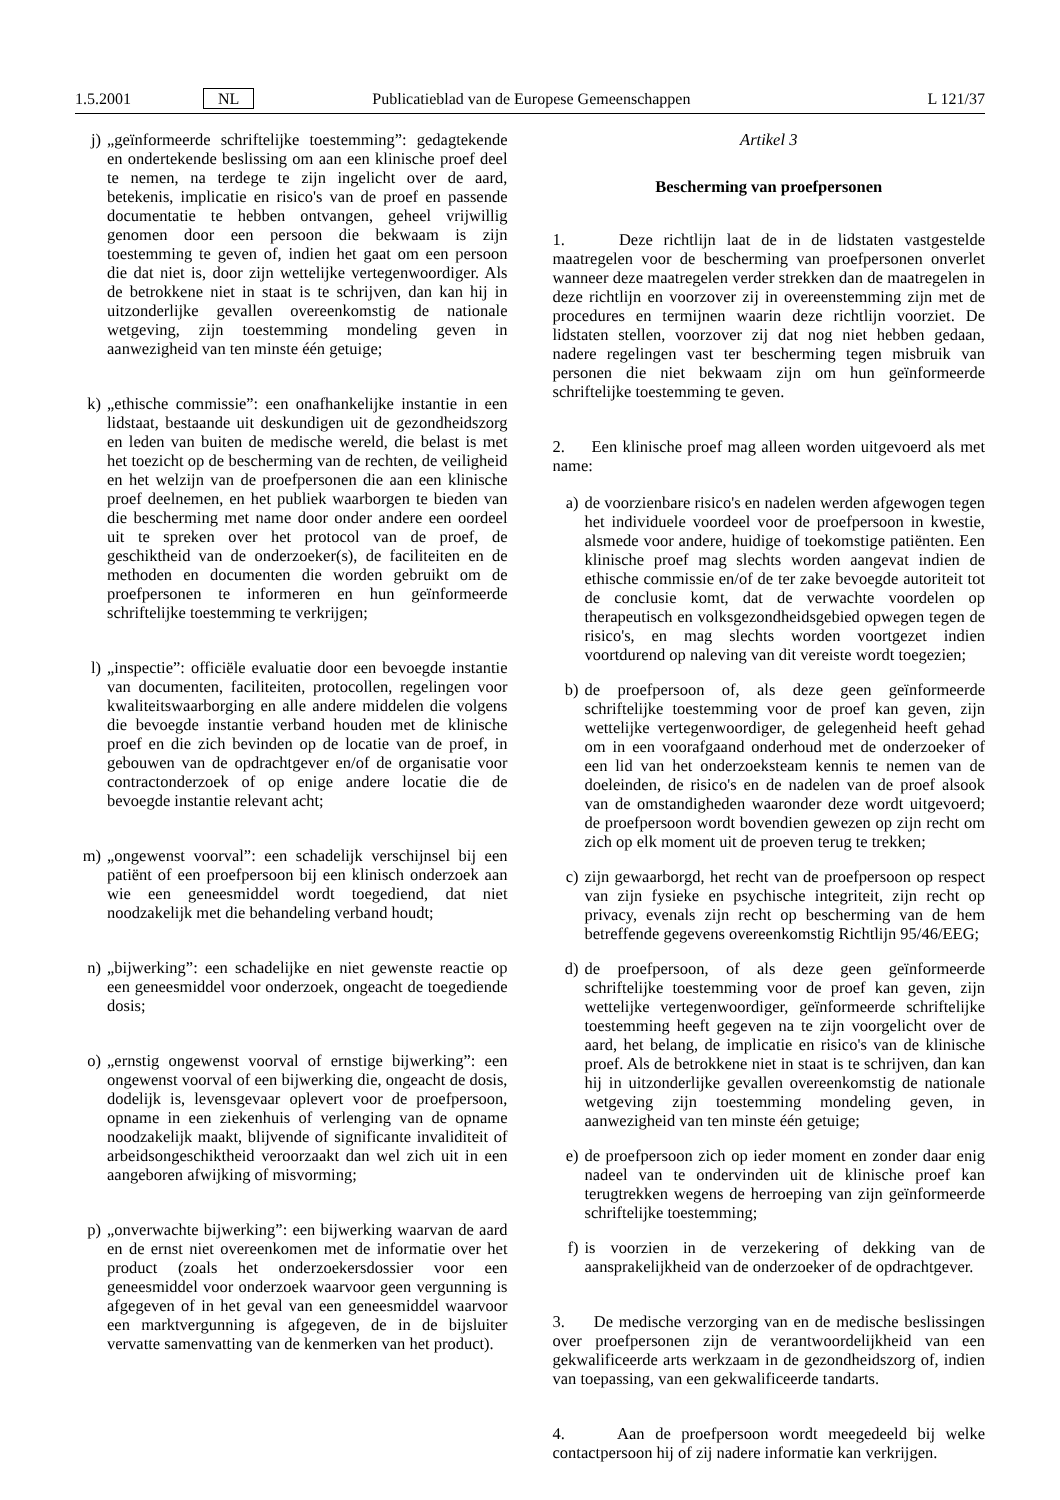1.5.2001 NL Publicatieblad van de Europese Gemeenschappen L 121/37
j) „geïnformeerde schriftelijke toestemming”: gedagtekende en ondertekende beslissing om aan een klinische proef deel te nemen, na terdege te zijn ingelicht over de aard, betekenis, implicatie en risico's van de proef en passende documentatie te hebben ontvangen, geheel vrijwillig genomen door een persoon die bekwaam is zijn toestemming te geven of, indien het gaat om een persoon die dat niet is, door zijn wettelijke vertegenwoordiger. Als de betrokkene niet in staat is te schrijven, dan kan hij in uitzonderlijke gevallen overeenkomstig de nationale wetgeving, zijn toestemming mondeling geven in aanwezigheid van ten minste één getuige;
k) „ethische commissie”: een onafhankelijke instantie in een lidstaat, bestaande uit deskundigen uit de gezondheidszorg en leden van buiten de medische wereld, die belast is met het toezicht op de bescherming van de rechten, de veiligheid en het welzijn van de proefpersonen die aan een klinische proef deelnemen, en het publiek waarborgen te bieden van die bescherming met name door onder andere een oordeel uit te spreken over het protocol van de proef, de geschiktheid van de onderzoeker(s), de faciliteiten en de methoden en documenten die worden gebruikt om de proefpersonen te informeren en hun geïnformeerde schriftelijke toestemming te verkrijgen;
l) „inspectie”: officiële evaluatie door een bevoegde instantie van documenten, faciliteiten, protocollen, regelingen voor kwaliteitswaarborging en alle andere middelen die volgens die bevoegde instantie verband houden met de klinische proef en die zich bevinden op de locatie van de proef, in gebouwen van de opdrachtgever en/of de organisatie voor contractonderzoek of op enige andere locatie die de bevoegde instantie relevant acht;
m) „ongewenst voorval”: een schadelijk verschijnsel bij een patiënt of een proefpersoon bij een klinisch onderzoek aan wie een geneesmiddel wordt toegediend, dat niet noodzakelijk met die behandeling verband houdt;
n) „bijwerking”: een schadelijke en niet gewenste reactie op een geneesmiddel voor onderzoek, ongeacht de toegediende dosis;
o) „ernstig ongewenst voorval of ernstige bijwerking”: een ongewenst voorval of een bijwerking die, ongeacht de dosis, dodelijk is, levensgevaar oplevert voor de proefpersoon, opname in een ziekenhuis of verlenging van de opname noodzakelijk maakt, blijvende of significante invaliditeit of arbeidsongeschiktheid veroorzaakt dan wel zich uit in een aangeboren afwijking of misvorming;
p) „onverwachte bijwerking”: een bijwerking waarvan de aard en de ernst niet overeenkomen met de informatie over het product (zoals het onderzoekersdossier voor een geneesmiddel voor onderzoek waarvoor geen vergunning is afgegeven of in het geval van een geneesmiddel waarvoor een marktvergunning is afgegeven, de in de bijsluiter vervatte samenvatting van de kenmerken van het product).
Artikel 3
Bescherming van proefpersonen
1. Deze richtlijn laat de in de lidstaten vastgestelde maatregelen voor de bescherming van proefpersonen onverlet wanneer deze maatregelen verder strekken dan de maatregelen in deze richtlijn en voorzover zij in overeenstemming zijn met de procedures en termijnen waarin deze richtlijn voorziet. De lidstaten stellen, voorzover zij dat nog niet hebben gedaan, nadere regelingen vast ter bescherming tegen misbruik van personen die niet bekwaam zijn om hun geïnformeerde schriftelijke toestemming te geven.
2. Een klinische proef mag alleen worden uitgevoerd als met name:
a) de voorzienbare risico's en nadelen werden afgewogen tegen het individuele voordeel voor de proefpersoon in kwestie, alsmede voor andere, huidige of toekomstige patiënten. Een klinische proef mag slechts worden aangevat indien de ethische commissie en/of de ter zake bevoegde autoriteit tot de conclusie komt, dat de verwachte voordelen op therapeutisch en volksgezondheidsgebied opwegen tegen de risico's, en mag slechts worden voortgezet indien voortdurend op naleving van dit vereiste wordt toegezien;
b) de proefpersoon of, als deze geen geïnformeerde schriftelijke toestemming voor de proef kan geven, zijn wettelijke vertegenwoordiger, de gelegenheid heeft gehad om in een voorafgaand onderhoud met de onderzoeker of een lid van het onderzoeksteam kennis te nemen van de doeleinden, de risico's en de nadelen van de proef alsook van de omstandigheden waaronder deze wordt uitgevoerd; de proefpersoon wordt bovendien gewezen op zijn recht om zich op elk moment uit de proeven terug te trekken;
c) zijn gewaarborgd, het recht van de proefpersoon op respect van zijn fysieke en psychische integriteit, zijn recht op privacy, evenals zijn recht op bescherming van de hem betreffende gegevens overeenkomstig Richtlijn 95/46/EEG;
d) de proefpersoon, of als deze geen geïnformeerde schriftelijke toestemming voor de proef kan geven, zijn wettelijke vertegenwoordiger, geïnformeerde schriftelijke toestemming heeft gegeven na te zijn voorgelicht over de aard, het belang, de implicatie en risico's van de klinische proef. Als de betrokkene niet in staat is te schrijven, dan kan hij in uitzonderlijke gevallen overeenkomstig de nationale wetgeving zijn toestemming mondeling geven, in aanwezigheid van ten minste één getuige;
e) de proefpersoon zich op ieder moment en zonder daar enig nadeel van te ondervinden uit de klinische proef kan terugtrekken wegens de herroeping van zijn geïnformeerde schriftelijke toestemming;
f) is voorzien in de verzekering of dekking van de aansprakelijkheid van de onderzoeker of de opdrachtgever.
3. De medische verzorging van en de medische beslissingen over proefpersonen zijn de verantwoordelijkheid van een gekwalificeerde arts werkzaam in de gezondheidszorg of, indien van toepassing, van een gekwalificeerde tandarts.
4. Aan de proefpersoon wordt meegedeeld bij welke contactpersoon hij of zij nadere informatie kan verkrijgen.